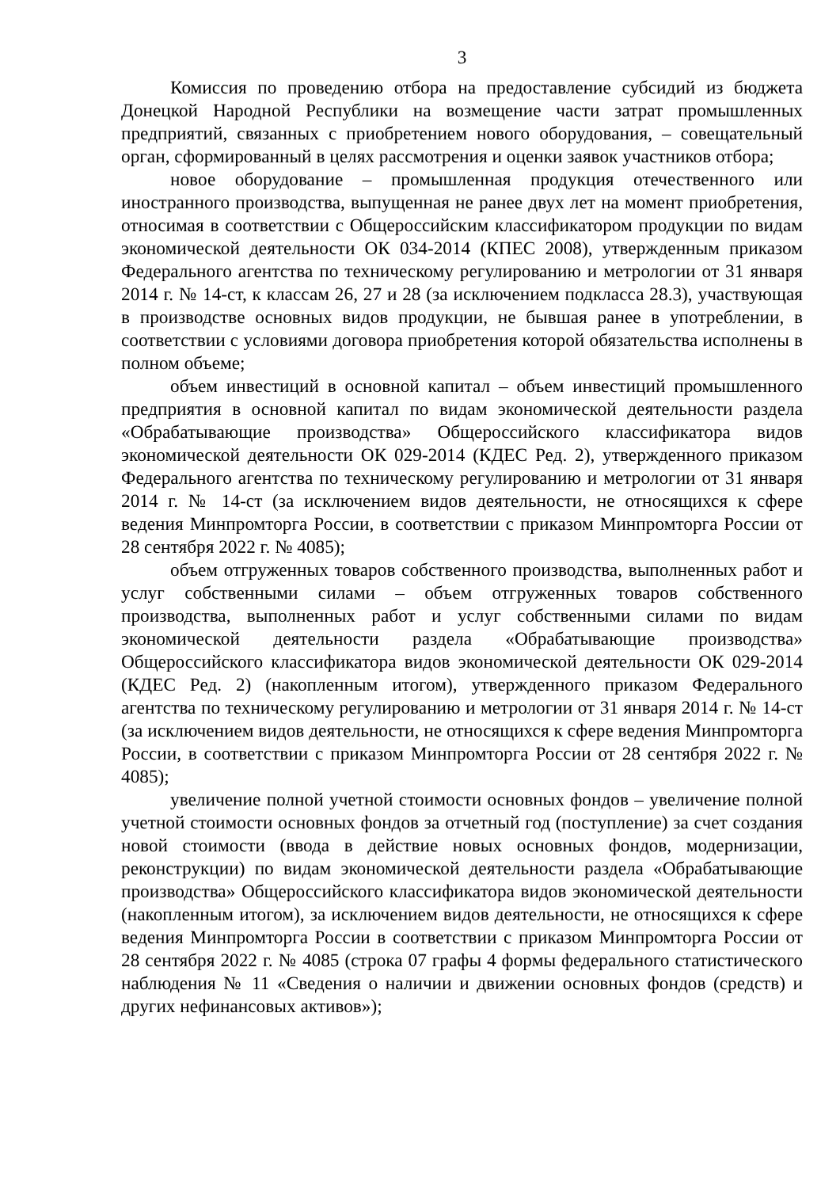3
Комиссия по проведению отбора на предоставление субсидий из бюджета Донецкой Народной Республики на возмещение части затрат промышленных предприятий, связанных с приобретением нового оборудования, – совещательный орган, сформированный в целях рассмотрения и оценки заявок участников отбора;
новое оборудование – промышленная продукция отечественного или иностранного производства, выпущенная не ранее двух лет на момент приобретения, относимая в соответствии с Общероссийским классификатором продукции по видам экономической деятельности ОК 034-2014 (КПЕС 2008), утвержденным приказом Федерального агентства по техническому регулированию и метрологии от 31 января 2014 г. № 14-ст, к классам 26, 27 и 28 (за исключением подкласса 28.3), участвующая в производстве основных видов продукции, не бывшая ранее в употреблении, в соответствии с условиями договора приобретения которой обязательства исполнены в полном объеме;
объем инвестиций в основной капитал – объем инвестиций промышленного предприятия в основной капитал по видам экономической деятельности раздела «Обрабатывающие производства» Общероссийского классификатора видов экономической деятельности ОК 029-2014 (КДЕС Ред. 2), утвержденного приказом Федерального агентства по техническому регулированию и метрологии от 31 января 2014 г. № 14-ст (за исключением видов деятельности, не относящихся к сфере ведения Минпромторга России, в соответствии с приказом Минпромторга России от 28 сентября 2022 г. № 4085);
объем отгруженных товаров собственного производства, выполненных работ и услуг собственными силами – объем отгруженных товаров собственного производства, выполненных работ и услуг собственными силами по видам экономической деятельности раздела «Обрабатывающие производства» Общероссийского классификатора видов экономической деятельности ОК 029-2014 (КДЕС Ред. 2) (накопленным итогом), утвержденного приказом Федерального агентства по техническому регулированию и метрологии от 31 января 2014 г. № 14-ст (за исключением видов деятельности, не относящихся к сфере ведения Минпромторга России, в соответствии с приказом Минпромторга России от 28 сентября 2022 г. № 4085);
увеличение полной учетной стоимости основных фондов – увеличение полной учетной стоимости основных фондов за отчетный год (поступление) за счет создания новой стоимости (ввода в действие новых основных фондов, модернизации, реконструкции) по видам экономической деятельности раздела «Обрабатывающие производства» Общероссийского классификатора видов экономической деятельности (накопленным итогом), за исключением видов деятельности, не относящихся к сфере ведения Минпромторга России в соответствии с приказом Минпромторга России от 28 сентября 2022 г. № 4085 (строка 07 графы 4 формы федерального статистического наблюдения № 11 «Сведения о наличии и движении основных фондов (средств) и других нефинансовых активов»);